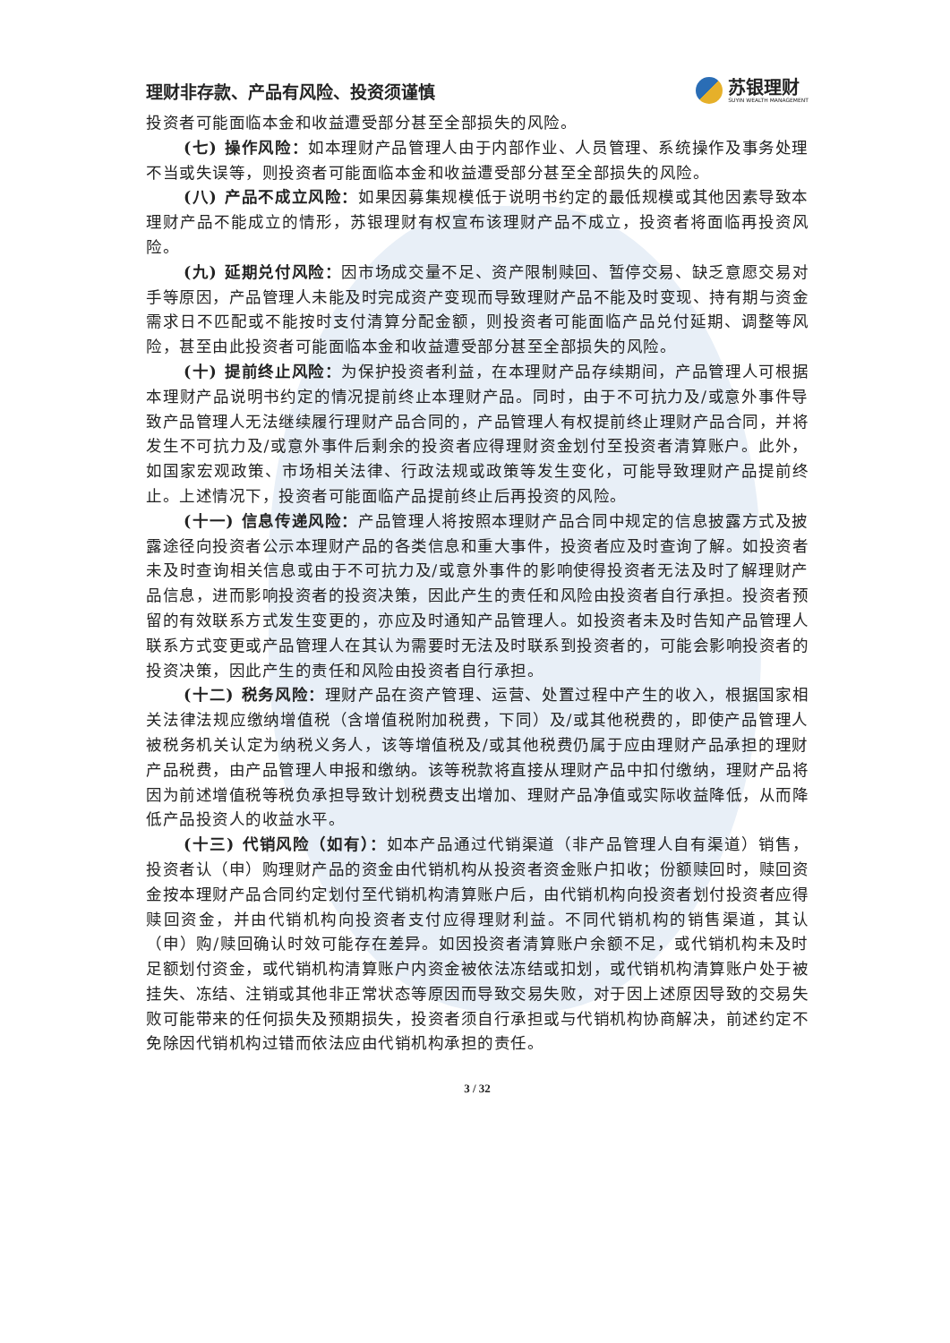理财非存款、产品有风险、投资须谨慎
苏银理财
SUYIN WEALTH MANAGEMENT
投资者可能面临本金和收益遭受部分甚至全部损失的风险。
(七) 操作风险：如本理财产品管理人由于内部作业、人员管理、系统操作及事务处理不当或失误等，则投资者可能面临本金和收益遭受部分甚至全部损失的风险。
(八) 产品不成立风险：如果因募集规模低于说明书约定的最低规模或其他因素导致本理财产品不能成立的情形，苏银理财有权宣布该理财产品不成立，投资者将面临再投资风险。
(九) 延期兑付风险：因市场成交量不足、资产限制赎回、暂停交易、缺乏意愿交易对手等原因，产品管理人未能及时完成资产变现而导致理财产品不能及时变现、持有期与资金需求日不匹配或不能按时支付清算分配金额，则投资者可能面临产品兑付延期、调整等风险，甚至由此投资者可能面临本金和收益遭受部分甚至全部损失的风险。
(十) 提前终止风险：为保护投资者利益，在本理财产品存续期间，产品管理人可根据本理财产品说明书约定的情况提前终止本理财产品。同时，由于不可抗力及/或意外事件导致产品管理人无法继续履行理财产品合同的，产品管理人有权提前终止理财产品合同，并将发生不可抗力及/或意外事件后剩余的投资者应得理财资金划付至投资者清算账户。此外，如国家宏观政策、市场相关法律、行政法规或政策等发生变化，可能导致理财产品提前终止。上述情况下，投资者可能面临产品提前终止后再投资的风险。
(十一) 信息传递风险：产品管理人将按照本理财产品合同中规定的信息披露方式及披露途径向投资者公示本理财产品的各类信息和重大事件，投资者应及时查询了解。如投资者未及时查询相关信息或由于不可抗力及/或意外事件的影响使得投资者无法及时了解理财产品信息，进而影响投资者的投资决策，因此产生的责任和风险由投资者自行承担。投资者预留的有效联系方式发生变更的，亦应及时通知产品管理人。如投资者未及时告知产品管理人联系方式变更或产品管理人在其认为需要时无法及时联系到投资者的，可能会影响投资者的投资决策，因此产生的责任和风险由投资者自行承担。
(十二) 税务风险：理财产品在资产管理、运营、处置过程中产生的收入，根据国家相关法律法规应缴纳增值税（含增值税附加税费，下同）及/或其他税费的，即使产品管理人被税务机关认定为纳税义务人，该等增值税及/或其他税费仍属于应由理财产品承担的理财产品税费，由产品管理人申报和缴纳。该等税款将直接从理财产品中扣付缴纳，理财产品将因为前述增值税等税负承担导致计划税费支出增加、理财产品净值或实际收益降低，从而降低产品投资人的收益水平。
(十三) 代销风险（如有）：如本产品通过代销渠道（非产品管理人自有渠道）销售，投资者认（申）购理财产品的资金由代销机构从投资者资金账户扣收；份额赎回时，赎回资金按本理财产品合同约定划付至代销机构清算账户后，由代销机构向投资者划付投资者应得赎回资金，并由代销机构向投资者支付应得理财利益。不同代销机构的销售渠道，其认（申）购/赎回确认时效可能存在差异。如因投资者清算账户余额不足，或代销机构未及时足额划付资金，或代销机构清算账户内资金被依法冻结或扣划，或代销机构清算账户处于被挂失、冻结、注销或其他非正常状态等原因而导致交易失败，对于因上述原因导致的交易失败可能带来的任何损失及预期损失，投资者须自行承担或与代销机构协商解决，前述约定不免除因代销机构过错而依法应由代销机构承担的责任。
3 / 32